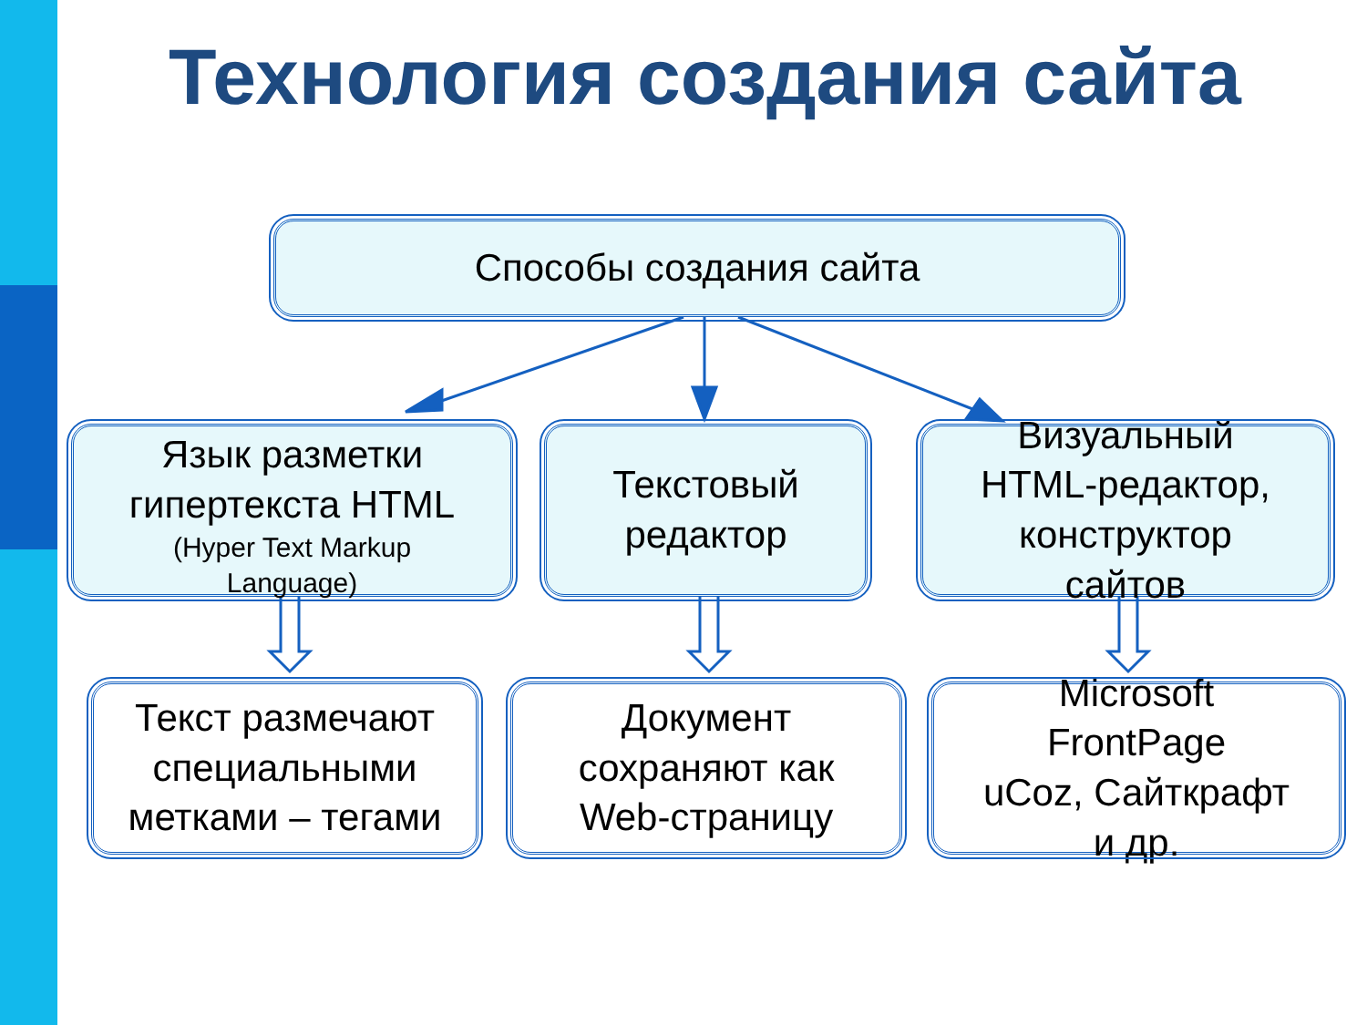Технология создания сайта
Способы создания сайта
Язык разметки
гипертекста HTML
(Hyper Text Markup
Language)
Текстовый
редактор
Визуальный
HTML-редактор,
конструктор
сайтов
Текст размечают
специальными
метками – тегами
Документ
сохраняют как
Web-страницу
Microsoft
FrontPage
uCoz, Сайткрафт
и др.